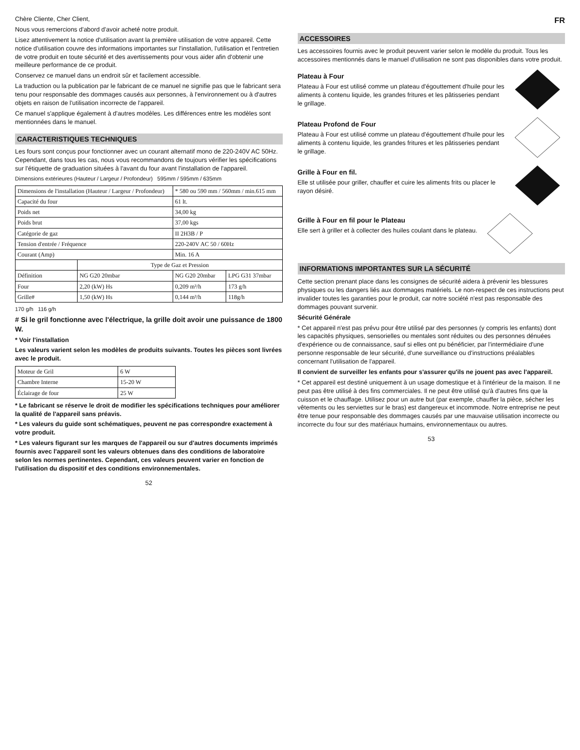Chère Cliente, Cher Client,
Nous vous remercions d'abord d'avoir acheté notre produit.
Lisez attentivement la notice d'utilisation avant la première utilisation de votre appareil. Cette notice d'utilisation couvre des informations importantes sur l'installation, l'utilisation et l'entretien de votre produit en toute sécurité et des avertissements pour vous aider afin d'obtenir une meilleure performance de ce produit.
Conservez ce manuel dans un endroit sûr et facilement accessible.
La traduction ou la publication par le fabricant de ce manuel ne signifie pas que le fabricant sera tenu pour responsable des dommages causés aux personnes, à l'environnement ou à d'autres objets en raison de l'utilisation incorrecte de l'appareil.
Ce manuel s'applique également à d'autres modèles. Les différences entre les modèles sont mentionnées dans le manuel.
CARACTERISTIQUES TECHNIQUES
Les fours sont conçus pour fonctionner avec un courant alternatif mono de 220-240V AC 50Hz. Cependant, dans tous les cas, nous vous recommandons de toujours vérifier les spécifications sur l'étiquette de graduation situées à l'avant du four avant l'installation de l'appareil.
Dimensions extérieures (Hauteur / Largeur / Profondeur) 595mm / 595mm / 635mm
| Dimensions de l'installation (Hauteur / Largeur / Profondeur) | | * 580 ou 590 mm / 560mm / min.615 mm | |
| Capacité du four | | 61 lt. | |
| Poids net | | 34,00 kg | |
| Poids brut | | 37,00 kgs | |
| Catégorie de gaz | | II 2H3B / P | |
| Tension d'entrée / Fréquence | | 220-240V AC 50 / 60Hz | |
| Courant (Amp) | | Min. 16 A | |
| | Type de Gaz et Pression | | |
| Définition | NG G20 20mbar | NG G20 20mbar | LPG G31 37mbar |
| Four | 2,20 (kW) Hs | 0,209 m³/h | 173 g/h |
| Grille# | 1,50 (kW) Hs | 0,144 m³/h | 118g/h |
170 g/h 116 g/h
# Si le gril fonctionne avec l'électrique, la grille doit avoir une puissance de 1800 W.
* Voir l'installation
Les valeurs varient selon les modèles de produits suivants. Toutes les pièces sont livrées avec le produit.
| Moteur de Gril | 6 W |
| Chambre Interne | 15-20 W |
| Éclairage de four | 25 W |
* Le fabricant se réserve le droit de modifier les spécifications techniques pour améliorer la qualité de l'appareil sans préavis.
* Les valeurs du guide sont schématiques, peuvent ne pas correspondre exactement à votre produit.
* Les valeurs figurant sur les marques de l'appareil ou sur d'autres documents imprimés fournis avec l'appareil sont les valeurs obtenues dans des conditions de laboratoire selon les normes pertinentes. Cependant, ces valeurs peuvent varier en fonction de l'utilisation du dispositif et des conditions environnementales.
52
FR
ACCESSOIRES
Les accessoires fournis avec le produit peuvent varier selon le modèle du produit. Tous les accessoires mentionnés dans le manuel d'utilisation ne sont pas disponibles dans votre produit.
Plateau à Four
Plateau à Four est utilisé comme un plateau d'égouttement d'huile pour les aliments à contenu liquide, les grandes fritures et les pâtisseries pendant le grillage.
Plateau Profond de Four
Plateau à Four est utilisé comme un plateau d'égouttement d'huile pour les aliments à contenu liquide, les grandes fritures et les pâtisseries pendant le grillage.
Grille à Four en fil.
Elle st utilisée pour griller, chauffer et cuire les aliments frits ou placer le rayon désiré.
Grille à Four en fil pour le Plateau
Elle sert à griller et à collecter des huiles coulant dans le plateau.
INFORMATIONS IMPORTANTES SUR LA SÉCURITÉ
Cette section prenant place dans les consignes de sécurité aidera à prévenir les blessures physiques ou les dangers liés aux dommages matériels. Le non-respect de ces instructions peut invalider toutes les garanties pour le produit, car notre société n'est pas responsable des dommages pouvant survenir.
Sécurité Générale
* Cet appareil n'est pas prévu pour être utilisé par des personnes (y compris les enfants) dont les capacités physiques, sensorielles ou mentales sont réduites ou des personnes dénuées d'expérience ou de connaissance, sauf si elles ont pu bénéficier, par l'intermédiaire d'une personne responsable de leur sécurité, d'une surveillance ou d'instructions préalables concernant l'utilisation de l'appareil.
Il convient de surveiller les enfants pour s'assurer qu'ils ne jouent pas avec l'appareil.
* Cet appareil est destiné uniquement à un usage domestique et à l'intérieur de la maison. Il ne peut pas être utilisé à des fins commerciales. Il ne peut être utilisé qu'à d'autres fins que la cuisson et le chauffage. Utilisez pour un autre but (par exemple, chauffer la pièce, sécher les vêtements ou les serviettes sur le bras) est dangereux et incommode. Notre entreprise ne peut être tenue pour responsable des dommages causés par une mauvaise utilisation incorrecte ou incorrecte du four sur des matériaux humains, environnementaux ou autres.
53